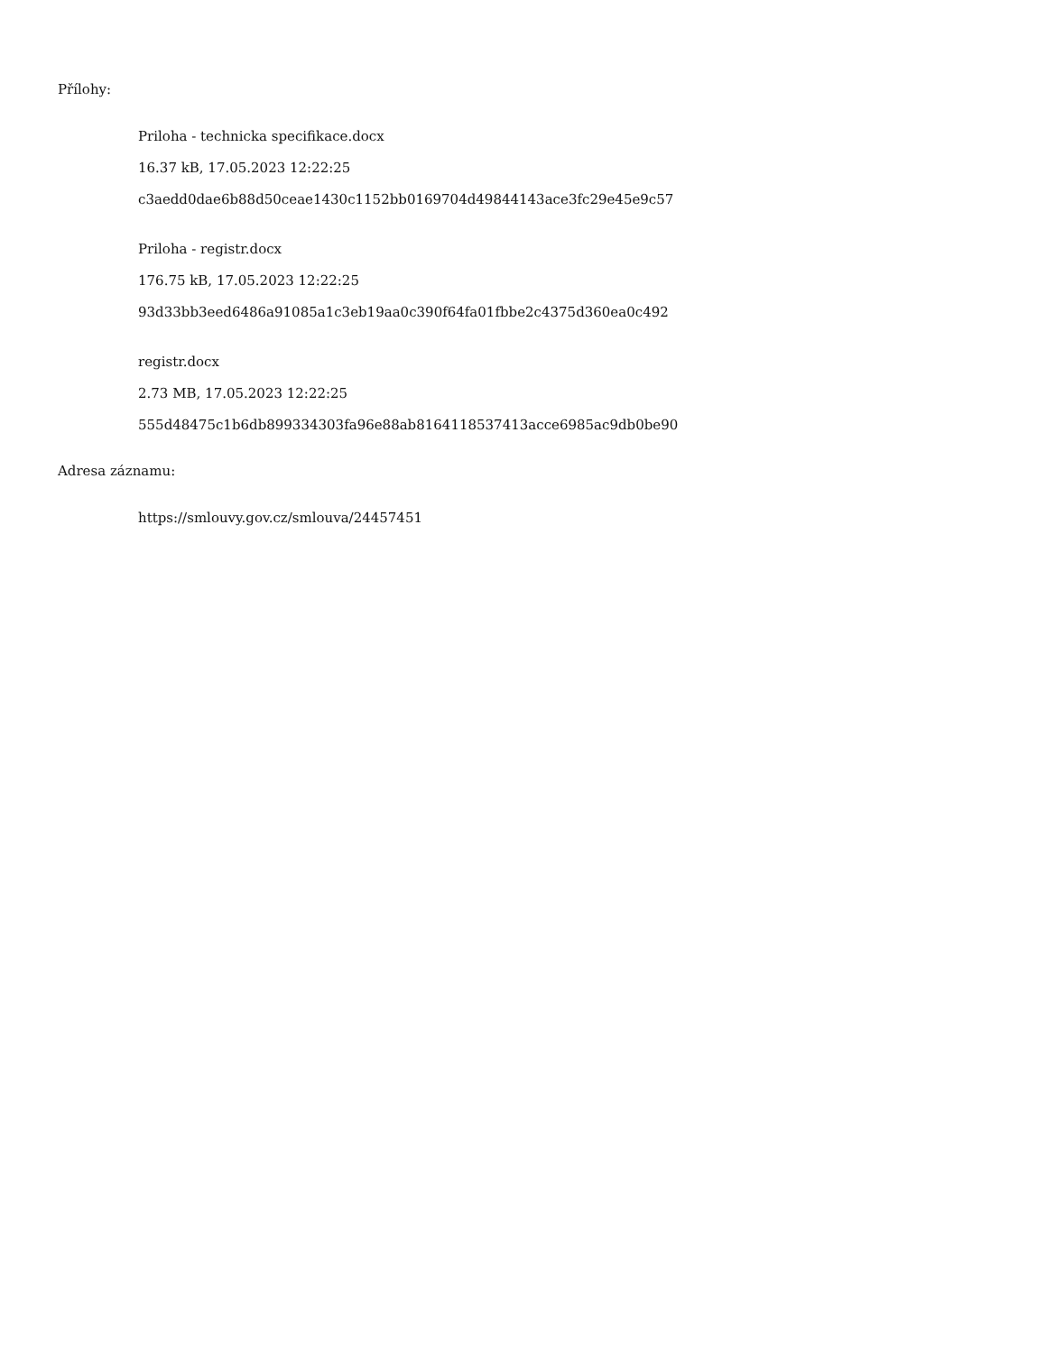Přílohy:
Priloha - technicka specifikace.docx
16.37 kB, 17.05.2023 12:22:25
c3aedd0dae6b88d50ceae1430c1152bb0169704d49844143ace3fc29e45e9c57
Priloha - registr.docx
176.75 kB, 17.05.2023 12:22:25
93d33bb3eed6486a91085a1c3eb19aa0c390f64fa01fbbe2c4375d360ea0c492
registr.docx
2.73 MB, 17.05.2023 12:22:25
555d48475c1b6db899334303fa96e88ab8164118537413acce6985ac9db0be90
Adresa záznamu:
https://smlouvy.gov.cz/smlouva/24457451